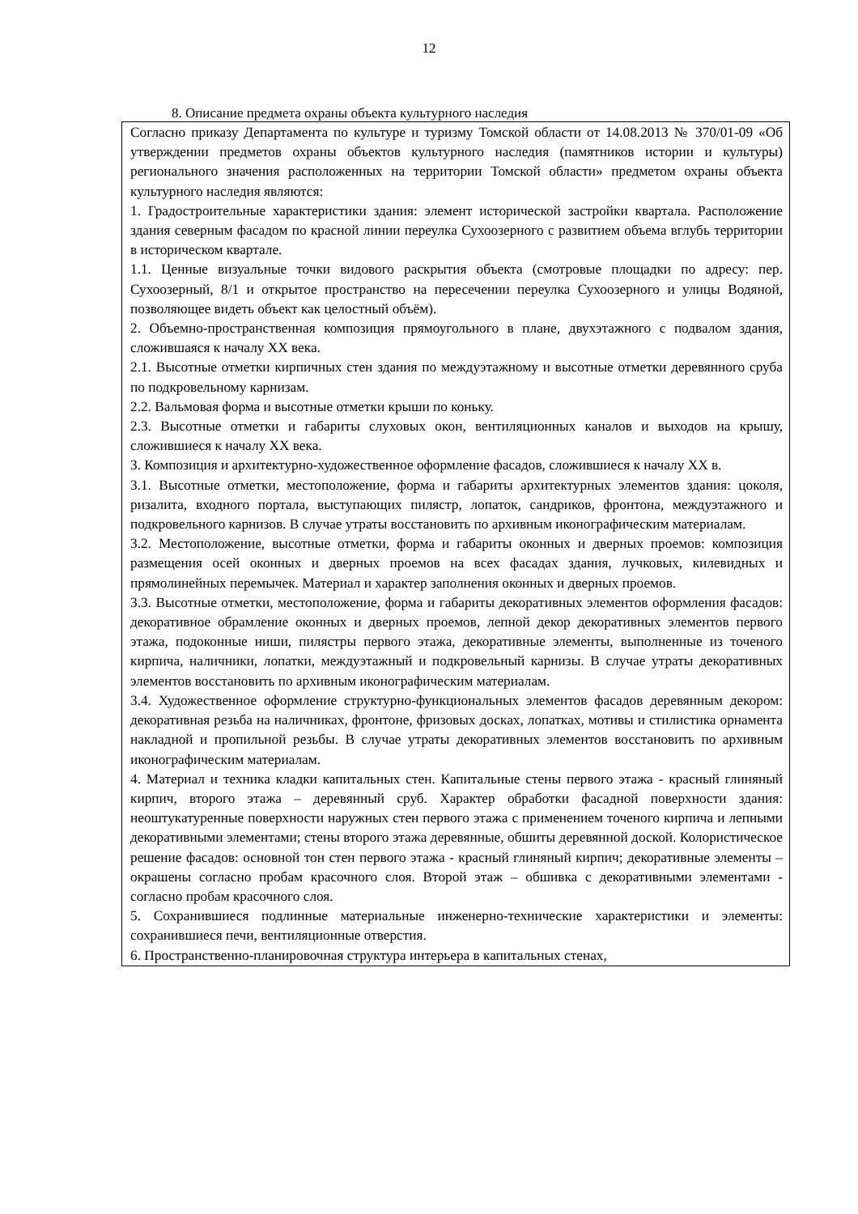12
8. Описание предмета охраны объекта культурного наследия
| Согласно приказу Департамента по культуре и туризму Томской области от 14.08.2013 № 370/01-09 «Об утверждении предметов охраны объектов культурного наследия (памятников истории и культуры) регионального значения расположенных на территории Томской области» предметом охраны объекта культурного наследия являются: 1. Градостроительные характеристики здания: элемент исторической застройки квартала. Расположение здания северным фасадом по красной линии переулка Сухоозерного с развитием объема вглубь территории в историческом квартале. 1.1. Ценные визуальные точки видового раскрытия объекта (смотровые площадки по адресу: пер. Сухоозерный, 8/1 и открытое пространство на пересечении переулка Сухоозерного и улицы Водяной, позволяющее видеть объект как целостный объём). 2. Объемно-пространственная композиция прямоугольного в плане, двухэтажного с подвалом здания, сложившаяся к началу XX века. 2.1. Высотные отметки кирпичных стен здания по междуэтажному и высотные отметки деревянного сруба по подкровельному карнизам. 2.2. Вальмовая форма и высотные отметки крыши по коньку. 2.3. Высотные отметки и габариты слуховых окон, вентиляционных каналов и выходов на крышу, сложившиеся к началу XX века. 3. Композиция и архитектурно-художественное оформление фасадов, сложившиеся к началу XX в. 3.1. Высотные отметки, местоположение, форма и габариты архитектурных элементов здания: цоколя, ризалита, входного портала, выступающих пилястр, лопаток, сандриков, фронтона, междуэтажного и подкровельного карнизов. В случае утраты восстановить по архивным иконографическим материалам. 3.2. Местоположение, высотные отметки, форма и габариты оконных и дверных проемов: композиция размещения осей оконных и дверных проемов на всех фасадах здания, лучковых, килевидных и прямолинейных перемычек. Материал и характер заполнения оконных и дверных проемов. 3.3. Высотные отметки, местоположение, форма и габариты декоративных элементов оформления фасадов: декоративное обрамление оконных и дверных проемов, лепной декор декоративных элементов первого этажа, подоконные ниши, пилястры первого этажа, декоративные элементы, выполненные из точеного кирпича, наличники, лопатки, междуэтажный и подкровельный карнизы. В случае утраты декоративных элементов восстановить по архивным иконографическим материалам. 3.4. Художественное оформление структурно-функциональных элементов фасадов деревянным декором: декоративная резьба на наличниках, фронтоне, фризовых досках, лопатках, мотивы и стилистика орнамента накладной и пропильной резьбы. В случае утраты декоративных элементов восстановить по архивным иконографическим материалам. 4. Материал и техника кладки капитальных стен. Капитальные стены первого этажа - красный глиняный кирпич, второго этажа – деревянный сруб. Характер обработки фасадной поверхности здания: неоштукатуренные поверхности наружных стен первого этажа с применением точеного кирпича и лепными декоративными элементами; стены второго этажа деревянные, обшиты деревянной доской. Колористическое решение фасадов: основной тон стен первого этажа - красный глиняный кирпич; декоративные элементы – окрашены согласно пробам красочного слоя. Второй этаж – обшивка с декоративными элементами - согласно пробам красочного слоя. 5. Сохранившиеся подлинные материальные инженерно-технические характеристики и элементы: сохранившиеся печи, вентиляционные отверстия. 6. Пространственно-планировочная структура интерьера в капитальных стенах, |